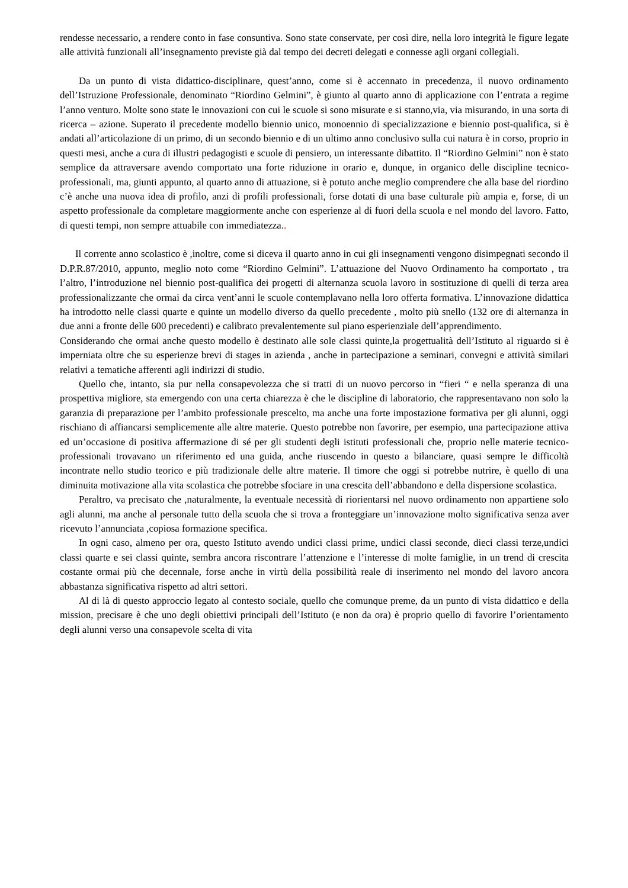rendesse necessario, a rendere conto in fase consuntiva. Sono state conservate, per così dire, nella loro integrità le figure legate alle attività funzionali all’insegnamento previste già dal tempo dei decreti delegati e connesse agli organi collegiali.
Da un punto di vista didattico-disciplinare, quest’anno, come si è accennato in precedenza, il nuovo ordinamento dell’Istruzione Professionale, denominato “Riordino Gelmini”, è giunto al quarto anno di applicazione con l’entrata a regime l’anno venturo. Molte sono state le innovazioni con cui le scuole si sono misurate e si stanno,via, via misurando, in una sorta di ricerca – azione. Superato il precedente modello biennio unico, monoennio di specializzazione e biennio post-qualifica, si è andati all’articolazione di un primo, di un secondo biennio e di un ultimo anno conclusivo sulla cui natura è in corso, proprio in questi mesi, anche a cura di illustri pedagogisti e scuole di pensiero, un interessante dibattito. Il “Riordino Gelmini” non è stato semplice da attraversare avendo comportato una forte riduzione in orario e, dunque, in organico delle discipline tecnico-professionali, ma, giunti appunto, al quarto anno di attuazione, si è potuto anche meglio comprendere che alla base del riordino c’è anche una nuova idea di profilo, anzi di profili professionali, forse dotati di una base culturale più ampia e, forse, di un aspetto professionale da completare maggiormente anche con esperienze al di fuori della scuola e nel mondo del lavoro. Fatto, di questi tempi, non sempre attuabile con immediatezza..
Il corrente anno scolastico è ,inoltre, come si diceva il quarto anno in cui gli insegnamenti vengono disimpegnati secondo il D.P.R.87/2010, appunto, meglio noto come “Riordino Gelmini”. L’attuazione del Nuovo Ordinamento ha comportato , tra l’altro, l’introduzione nel biennio post-qualifica dei progetti di alternanza scuola lavoro in sostituzione di quelli di terza area professionalizzante che ormai da circa vent’anni le scuole contemplavano nella loro offerta formativa. L’innovazione didattica ha introdotto nelle classi quarte e quinte un modello diverso da quello precedente , molto più snello (132 ore di alternanza in due anni a fronte delle 600 precedenti) e calibrato prevalentemente sul piano esperienziale dell’apprendimento.
Considerando che ormai anche questo modello è destinato alle sole classi quinte,la progettualità dell’Istituto al riguardo si è imperniata oltre che su esperienze brevi di stages in azienda , anche in partecipazione a seminari, convegni e attività similari relativi a tematiche afferenti agli indirizzi di studio.
Quello che, intanto, sia pur nella consapevolezza che si tratti di un nuovo percorso in “fieri “ e nella speranza di una prospettiva migliore, sta emergendo con una certa chiarezza è che le discipline di laboratorio, che rappresentavano non solo la garanzia di preparazione per l’ambito professionale prescelto, ma anche una forte impostazione formativa per gli alunni, oggi rischiano di affiancarsi semplicemente alle altre materie. Questo potrebbe non favorire, per esempio, una partecipazione attiva ed un’occasione di positiva affermazione di sé per gli studenti degli istituti professionali che, proprio nelle materie tecnico- professionali trovavano un riferimento ed una guida, anche riuscendo in questo a bilanciare, quasi sempre le difficoltà incontrate nello studio teorico e più tradizionale delle altre materie. Il timore che oggi si potrebbe nutrire, è quello di una diminuita motivazione alla vita scolastica che potrebbe sfociare in una crescita dell’abbandono e della dispersione scolastica.
Peraltro, va precisato che ,naturalmente, la eventuale necessità di riorientarsi nel nuovo ordinamento non appartiene solo agli alunni, ma anche al personale tutto della scuola che si trova a fronteggiare un’innovazione molto significativa senza aver ricevuto l’annunciata ,copiosa formazione specifica.
In ogni caso, almeno per ora, questo Istituto avendo undici classi prime, undici classi seconde, dieci classi terze,undici classi quarte e sei classi quinte, sembra ancora riscontrare l’attenzione e l’interesse di molte famiglie, in un trend di crescita costante ormai più che decennale, forse anche in virtù della possibilità reale di inserimento nel mondo del lavoro ancora abbastanza significativa rispetto ad altri settori.
Al di là di questo approccio legato al contesto sociale, quello che comunque preme, da un punto di vista didattico e della mission, precisare è che uno degli obiettivi principali dell’Istituto (e non da ora) è proprio quello di favorire l’orientamento degli alunni verso una consapevole scelta di vita